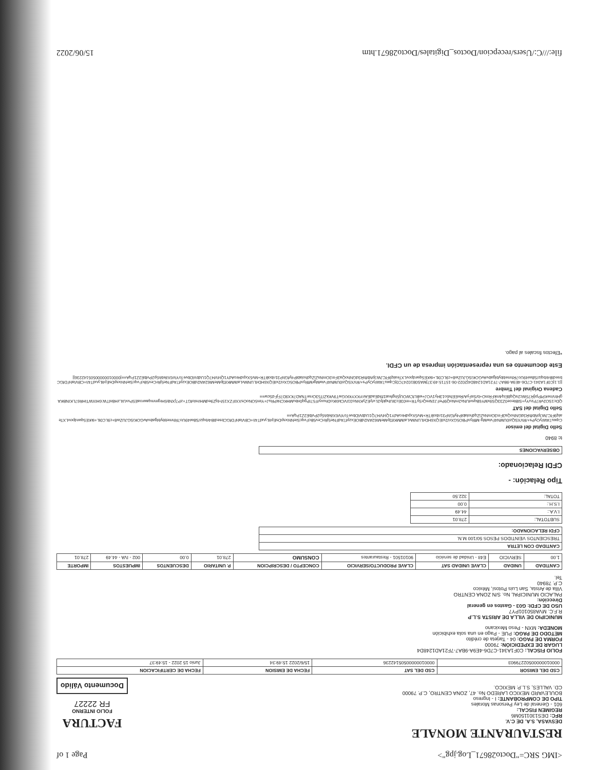<IMG SRC="Docto28671_Log.jpg"> Page 1 of
RESTAURANTE MONALE
DESVASA, S.A. DE C.V.
RFC: DES1301150M6
REGIMEN FISCAL:
601 - General de Ley Personas Morales
TIPO DE COMPROBANTE: I - Ingreso
BOULEVARD MEXICO LAREDO No. 47, ZONA CENTRO, C.P. 79000
CD. VALLES, S.L.P. MEXICO.
FACTURA
FOLIO INTERNO
FR 22227
Documento Válido
| CSD DEL EMISOR | CSD DEL SAT | FECHA DE EMISION | FECHA DE CERTIFICACION |
| --- | --- | --- | --- |
| 00001000000502279903 | 00001000000505142236 | 15/6/2022 15:49:34 | Junio 15 2022 - 15:49:37 |
FOLIO FISCAL: C0F1A341-C7D6-4E9A-9BA7-7F21AD1248D4
LUGAR DE EXPEDICIÓN: 79000
FORMA DE PAGO: 04 - Tarjeta de crédito
METODO DE PAGO: PUE - Pago en una sola exhibición
MONEDA: MXN - Peso Mexicano
MUNICIPIO DE VILLA DE ARISTA S.L.P
R.F.C. MVA850101PY7
USO DE CFDI: G03 - Gastos en general
Dirección:
PALACIO MUNICIPAL No. S/N ZONA CENTRO
Villa de Arista, San Luis Potosí, México
C.P. 78940
Tel.
| CANTIDAD | UNIDAD | CLAVE UNIDAD SAT | CLAVE PRODUCTO/SERVICIO | CONCEPTO / DESCRIPCION | P. UNITARIO | DESCUENTOS | IMPUESTOS | IMPORTE |
| --- | --- | --- | --- | --- | --- | --- | --- | --- |
| 1.00 | SERVICIO | E48 - Unidad de servicio | 90101501 - Restaurantes | CONSUMO | 278.01 | 0.00 | 002 - IVA - 44.49 | 278.01 |
| CANTIDAD CON LETRA |
| --- |
| TRESCIENTOS VEINTIDOS PESOS 50/100 M.N. |
| CFDI RELACIONADO: |
| SUBTOTAL: | 278.01 |
| I.V.A.: | 44.49 |
| I.S.H.: | 0.00 |
| TOTAL: | 322.50 |
Tipo Relación: -
CFDI Relacionado:
| OBSERVACIONES |
| --- |
tc 8940
Sello Digital del emisor
Cqwu7AW/yOyPs+/RVXSQzi0UMN4FviwMg-MfRyxPBO5GXri/2xIEQX6HDrlLUNMvLaIMMKtf3pMeMI62AN2dBOExzpf7AdFNe5jRrCev5BcFvqcSieNhIxspDsEpItLyudT4/i+CBVIahFDfGCbsedIB4rbqiz/S8wi49Uo7RhmebbyblgabvAvGOKiSGJUZw8+c9LC0tL+tkKE5qwrdpovLXTealq9FfCJWJpNbfhR3dGNhoQa3Fm3OmNsZiZqdholablP4yfGhP31riboBTR+Mv5XxpdHroAdY1QI4VH7Q1UdbViDbveToYiV6Xifebh5p2PvlbE2Z1PqA==
Sello Digital del SAT
QDc1SO2vR7PzuYy+SIBteoe0Z33QS9xMY6BqsvtUNx2mNoQ9PeFJ1NmQrSyTR+m03Ec3tUhqkfp2Lv/yEZyKhNo31IVCk6tKoDhuvy/F57IPgq0nbuMHKChkPRuJ+Yim5ONoOsXXIFZX15f+bjZ9edMH/mlofGT+zP7jXNb5HrgmmqawroaE5PvxUiLzH8nlTW.6HIXWTiHR67LKINBKAgHhVneKPfPp/jR75Wc2sQq8EIq4mkFRmO+b/SsFyA/ReEEfs6o13Hy1VOJ+wBLfCWOUj5hgfeat1f9dEadEAnYKXYKK/GwT9VKkZlT53OrseTNAD7KX9D7FjFdScw==
Cadena Original del Timbre
||1.1|C0F1A341-C7D6-4E9A-9BA7-7F21AD1248D4|2022-06-15T15:49:37|MAS0810247C0|Cqwu7AW/yOyPs+/RVXSQzi0UMN4FviwMgrMfRyxPBO5GXri/2xIEQX6HDrlLUNMvLaIMMKtf3pMeMI62AN2dBOExzpf7AdFNe5jRrCev5BcFvqcSieNhIxspDsEpItLyudT4/i+CBVIahFDfGCbsedIB4rbqiz/S8wi49Uo7RhmebbyblgabvAvGOKiSGJUZw8+c9LC0tL+tkKE5qwrdpovLXTealq9FfCJWJpNbfhR3dGNhoQa3Fm3OmNsZiZqdholablP4yfGhP31riboBTR+Mv5XxpdHroAdY1QI4VH7Q1UdbViDbveToYiV6Xifebh5p2PvlbE2Z1PqA==|00001000000505142236||
Este documento es una representación impresa de un CFDI.
*Efectos fiscales al pago.
file:///C:/Users/recepcion/Doctos_Digitales/Docto28671.htm 15/06/2022